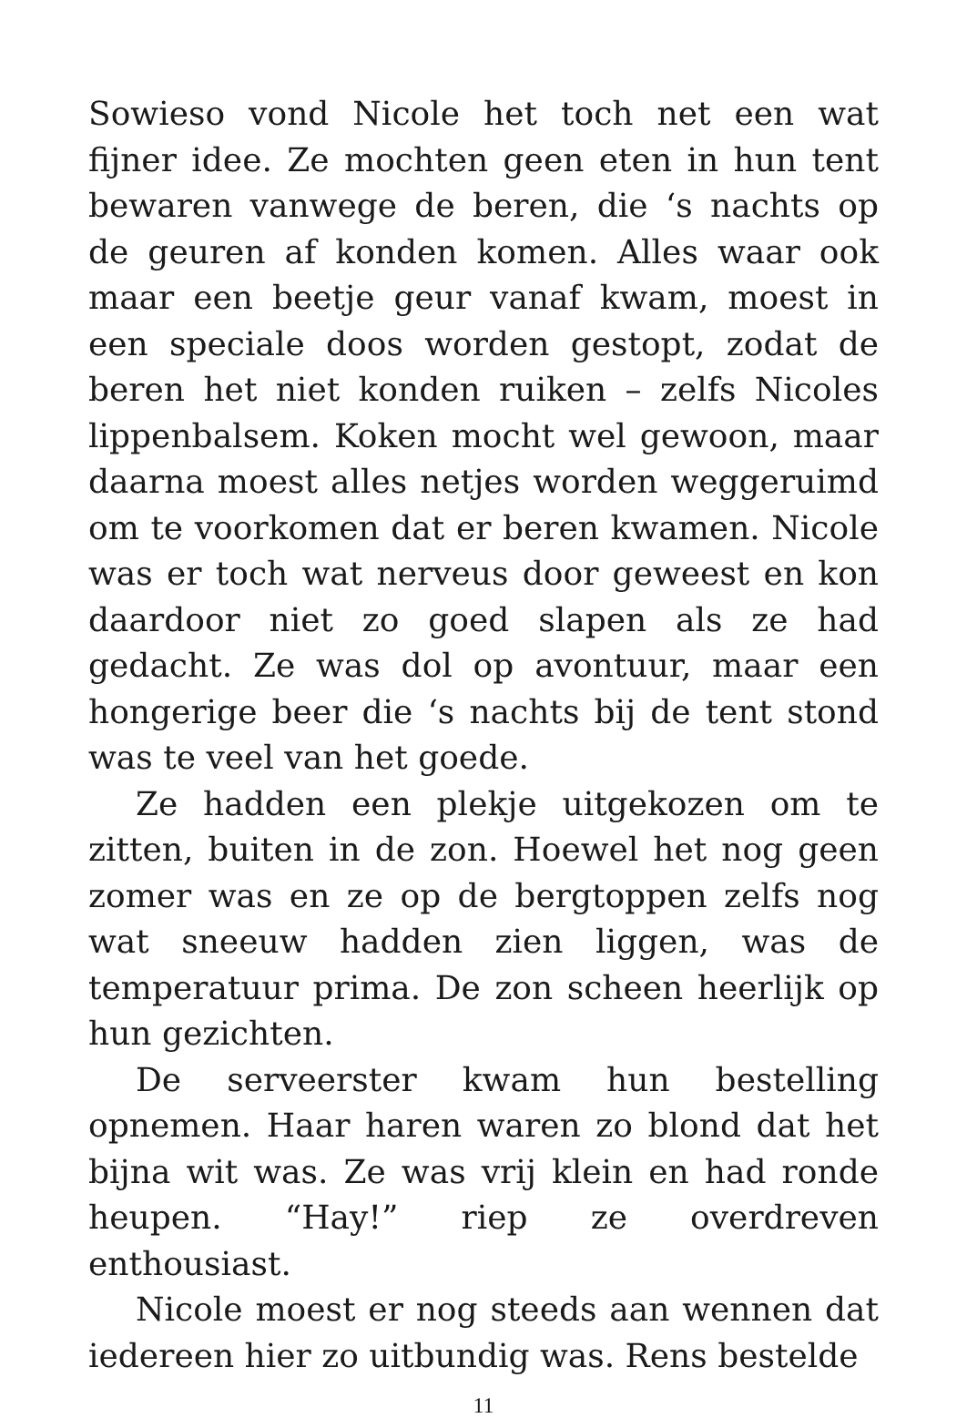Sowieso vond Nicole het toch net een wat fijner idee. Ze mochten geen eten in hun tent bewaren vanwege de beren, die ‘s nachts op de geuren af konden komen. Alles waar ook maar een beetje geur vanaf kwam, moest in een speciale doos worden gestopt, zodat de beren het niet konden ruiken – zelfs Nicoles lippenbalsem. Koken mocht wel gewoon, maar daarna moest alles netjes worden weggeruimd om te voorkomen dat er beren kwamen. Nicole was er toch wat nerveus door geweest en kon daardoor niet zo goed slapen als ze had gedacht. Ze was dol op avontuur, maar een hongerige beer die ‘s nachts bij de tent stond was te veel van het goede.
Ze hadden een plekje uitgekozen om te zitten, buiten in de zon. Hoewel het nog geen zomer was en ze op de bergtoppen zelfs nog wat sneeuw hadden zien liggen, was de temperatuur prima. De zon scheen heerlijk op hun gezichten.
De serveerster kwam hun bestelling opnemen. Haar haren waren zo blond dat het bijna wit was. Ze was vrij klein en had ronde heupen. “Hay!” riep ze overdreven enthousiast.
Nicole moest er nog steeds aan wennen dat iedereen hier zo uitbundig was. Rens bestelde
11